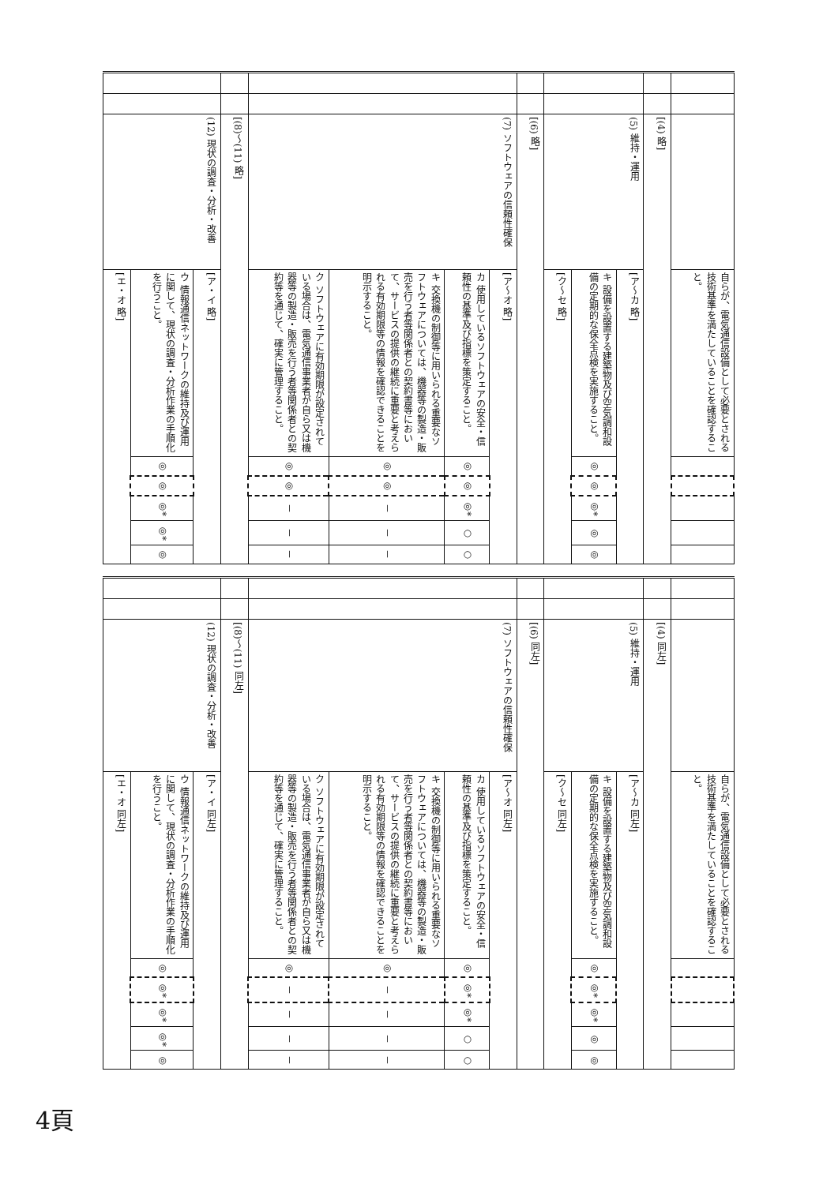| | | | 自らが、電気通信設備として必要とされる技術基準を満たしていることを確認すること。 | | | | | |
| | | [(4) 略] | | | | | | |
| | | (5) 維持・運用 | [ア～カ 略] | | | | | |
| | | | キ 設備を設置する建築物及び空気調和設備の定期的な保全点検を実施すること。 | ◎ | ◎ | ◎* | ◎ | ◎ |
| | | | [ク～セ 略] | | | | | |
| | | [(6) 略] | | | | | | |
| | | (7) ソフトウェアの信頼性確保 | [ア～オ 略] | | | | | |
| | | | カ 使用しているソフトウェアの安全・信頼性の基準及び指標を策定すること。 | ◎ | ◎ | ◎* | ○ | ○ |
| | | | キ 交換機の制御等に用いられる重要なソフトウェアについては、機器等の製造・販売を行う者等関係者との契約書等において、サービスの提供の継続に重要と考えられる有効期限等の情報を確認できることを明示すること。 | ◎ | ◎ | － | － | － |
| | | | ク ソフトウェアに有効期限が設定されている場合は、電気通信事業者が自ら又は機器等の製造・販売を行う者等関係者との契約等を通じて、確実に管理すること。 | ◎ | ◎ | － | － | － |
| | | [(8)～(11) 略] | | | | | | |
| | | (12) 現状の調査・分析・改善 | [ア・イ 略] | | | | | |
| | | | ウ 情報通信ネットワークの維持及び運用に関して、現状の調査・分析作業の手順化を行うこと。 | ◎ | ◎ | ◎* | ◎* | ◎ |
| | | | [エ・オ 略] | | | | | |
| | | | 自らが、電気通信設備として必要とされる技術基準を満たしていることを確認すること。 | | | | | |
| | | [(4) 同左] | | | | | | |
| | | (5) 維持・運用 | [ア～カ 同左] | | | | | |
| | | | キ 設備を設置する建築物及び空気調和設備の定期的な保全点検を実施すること。 | ◎ | ◎* | ◎* | ◎ | ◎ |
| | | | [ク～セ 同左] | | | | | |
| | | [(6) 同左] | | | | | | |
| | | (7) ソフトウェアの信頼性確保 | [ア～オ 同左] | | | | | |
| | | | カ 使用しているソフトウェアの安全・信頼性の基準及び指標を策定すること。 | ◎ | ◎* | ◎* | ○ | ○ |
| | | | キ 交換機の制御等に用いられる重要なソフトウェアについては、機器等の製造・販売を行う者等関係者との契約書等において、サービスの提供の継続に重要と考えられる有効期限等の情報を確認できることを明示すること。 | ◎ | － | － | － | － |
| | | | ク ソフトウェアに有効期限が設定されている場合は、電気通信事業者が自ら又は機器等の製造・販売を行う者等関係者との契約等を通じて、確実に管理すること。 | ◎ | － | － | － | － |
| | | [(8)～(11) 同左] | | | | | | |
| | | (12) 現状の調査・分析・改善 | [ア・イ 同左] | | | | | |
| | | | ウ 情報通信ネットワークの維持及び運用に関して、現状の調査・分析作業の手順化を行うこと。 | ◎ | ◎* | ◎* | ◎* | ◎ |
| | | | [エ・オ 同左] | | | | | |
4頁